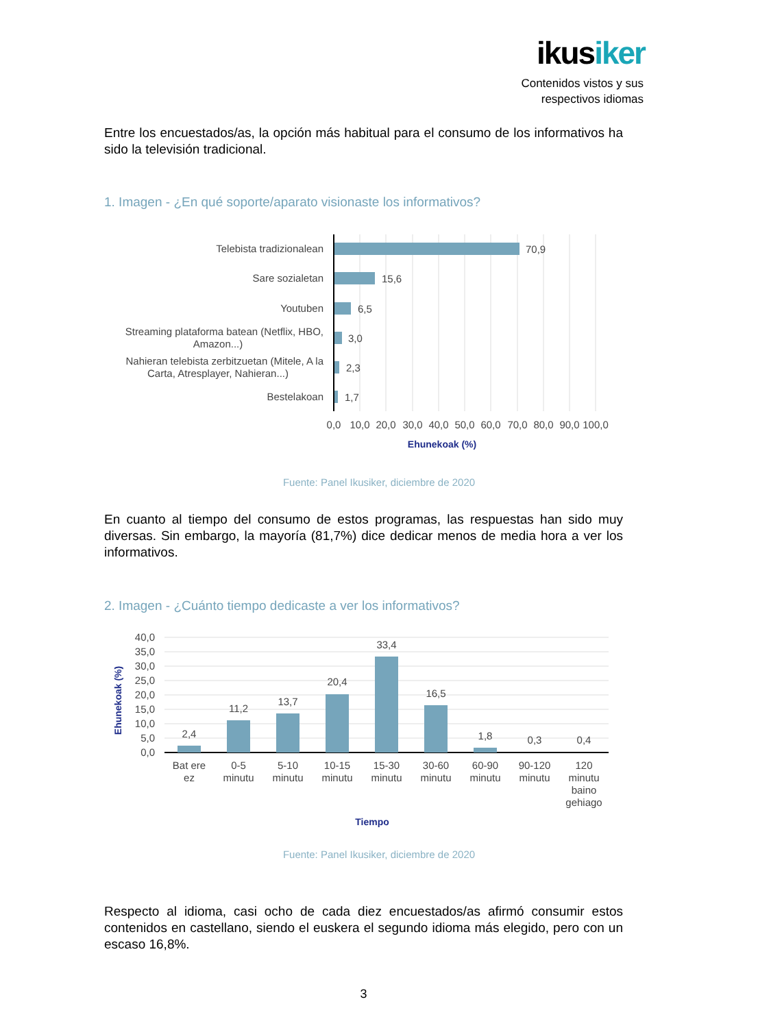ikusiker
Contenidos vistos y sus
respectivos idiomas
Entre los encuestados/as, la opción más habitual para el consumo de los informativos ha sido la televisión tradicional.
1. Imagen - ¿En qué soporte/aparato visionaste los informativos?
Telebista tradizionalean
70,9
Sare sozialetan
15,6
Youtuben
6,5
Streaming plataforma batean (Netflix, HBO,
Amazon...)
3,0
Nahieran telebista zerbitzuetan (Mitele, A la
Carta, Atresplayer, Nahieran...)
2,3
Bestelakoan
1,7
0,0
10,0
20,0
30,0
40,0
50,0
60,0
70,0
80,0
90,0
100,0
Ehunekoak (%)
40,0
35,0
30,0
25,0
20,0
15,0
10,0
5,0
0,0
2,4
11,2
13,7
20,4
33,4
16,5
1,8
0,3
0,4
Bat ere
ez
0-5
minutu
5-10
minutu
10-15
minutu
15-30
minutu
30-60
minutu
60-90
minutu
90-120
minutu
120
minutu
baino
gehiago
Tiempo
Ehunekoak (%)
Fuente: Panel Ikusiker, diciembre de 2020
En cuanto al tiempo del consumo de estos programas, las respuestas han sido muy diversas. Sin embargo, la mayoría (81,7%) dice dedicar menos de media hora a ver los informativos.
2. Imagen - ¿Cuánto tiempo dedicaste a ver los informativos?
Fuente: Panel Ikusiker, diciembre de 2020
Respecto al idioma, casi ocho de cada diez encuestados/as afirmó consumir estos contenidos en castellano, siendo el euskera el segundo idioma más elegido, pero con un escaso 16,8%.
3